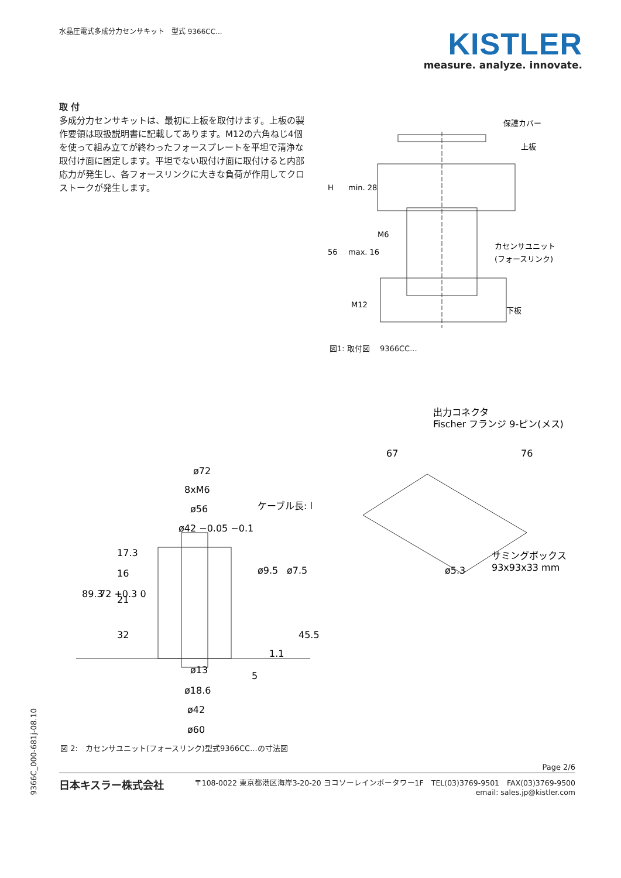水晶圧電式多成分力センサキット　型式 9366CC...
KISTLER
measure. analyze. innovate.
取 付
多成分力センサキットは、最初に上板を取付けます。上板の製作要領は取扱説明書に記載してあります。M12の六角ねじ4個を使って組み立てが終わったフォースプレートを平坦で清浄な取付け面に固定します。平坦でない取付け面に取付けると内部応力が発生し、各フォースリンクに大きな負荷が作用してクロストークが発生します。
保護カバー
上板
M6
カセンサユニット
(フォースリンク)
M12
下板
H
min. 28
56
max. 16
図1: 取付図　 9366CC...
ø72
8xM6
ø56
ø42 −0.05 −0.1
ケーブル長: l
89.3
72 +0.3 0
17.3
16
21
32
ø9.5
ø7.5
45.5
1.1
5
ø13
ø18.6
ø42
ø60
出力コネクタ
Fischer フランジ 9-ピン(メス)
67
76
ø5.3
サミングボックス
93x93x33 mm
図 2:　カセンサユニット(フォースリンク)型式9366CC...の寸法図
9366C_000-681j-08.10
Page 2/6
日本キスラー株式会社
〒108-0022 東京都港区海岸3-20-20 ヨコソーレインボータワー1F　TEL(03)3769-9501　FAX(03)3769-9500
email: sales.jp@kistler.com